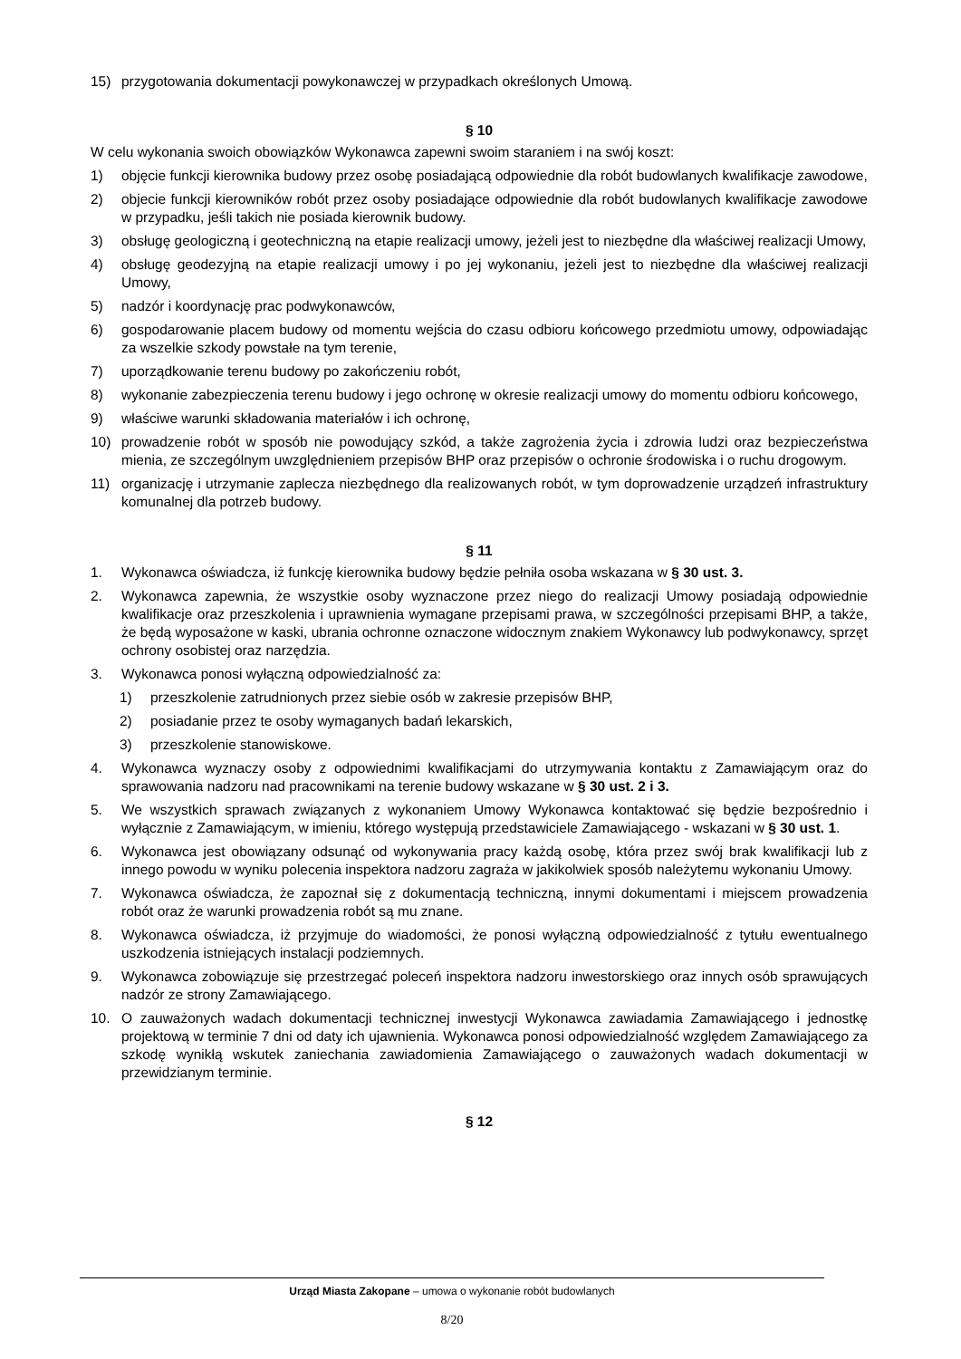15) przygotowania dokumentacji powykonawczej w przypadkach określonych Umową.
§ 10
W celu wykonania swoich obowiązków Wykonawca zapewni swoim staraniem i na swój koszt:
1) objęcie funkcji kierownika budowy przez osobę posiadającą odpowiednie dla robót budowlanych kwalifikacje zawodowe,
2) objecie funkcji kierowników robót przez osoby posiadające odpowiednie dla robót budowlanych kwalifikacje zawodowe w przypadku, jeśli takich nie posiada kierownik budowy.
3) obsługę geologiczną i geotechniczną na etapie realizacji umowy, jeżeli jest to niezbędne dla właściwej realizacji Umowy,
4) obsługę geodezyjną na etapie realizacji umowy i po jej wykonaniu, jeżeli jest to niezbędne dla właściwej realizacji Umowy,
5) nadzór i koordynację prac podwykonawców,
6) gospodarowanie placem budowy od momentu wejścia do czasu odbioru końcowego przedmiotu umowy, odpowiadając za wszelkie szkody powstałe na tym terenie,
7) uporządkowanie terenu budowy po zakończeniu robót,
8) wykonanie zabezpieczenia terenu budowy i jego ochronę w okresie realizacji umowy do momentu odbioru końcowego,
9) właściwe warunki składowania materiałów i ich ochronę,
10) prowadzenie robót w sposób nie powodujący szkód, a także zagrożenia życia i zdrowia ludzi oraz bezpieczeństwa mienia, ze szczególnym uwzględnieniem przepisów BHP oraz przepisów o ochronie środowiska i o ruchu drogowym.
11) organizację i utrzymanie zaplecza niezbędnego dla realizowanych robót, w tym doprowadzenie urządzeń infrastruktury komunalnej dla potrzeb budowy.
§ 11
1. Wykonawca oświadcza, iż funkcję kierownika budowy będzie pełniła osoba wskazana w § 30 ust. 3.
2. Wykonawca zapewnia, że wszystkie osoby wyznaczone przez niego do realizacji Umowy posiadają odpowiednie kwalifikacje oraz przeszkolenia i uprawnienia wymagane przepisami prawa, w szczególności przepisami BHP, a także, że będą wyposażone w kaski, ubrania ochronne oznaczone widocznym znakiem Wykonawcy lub podwykonawcy, sprzęt ochrony osobistej oraz narzędzia.
3. Wykonawca ponosi wyłączną odpowiedzialność za:
1) przeszkolenie zatrudnionych przez siebie osób w zakresie przepisów BHP,
2) posiadanie przez te osoby wymaganych badań lekarskich,
3) przeszkolenie stanowiskowe.
4. Wykonawca wyznaczy osoby z odpowiednimi kwalifikacjami do utrzymywania kontaktu z Zamawiającym oraz do sprawowania nadzoru nad pracownikami na terenie budowy wskazane w § 30 ust. 2 i 3.
5. We wszystkich sprawach związanych z wykonaniem Umowy Wykonawca kontaktować się będzie bezpośrednio i wyłącznie z Zamawiającym, w imieniu, którego występują przedstawiciele Zamawiającego - wskazani w § 30 ust. 1.
6. Wykonawca jest obowiązany odsunąć od wykonywania pracy każdą osobę, która przez swój brak kwalifikacji lub z innego powodu w wyniku polecenia inspektora nadzoru zagraża w jakikolwiek sposób należytemu wykonaniu Umowy.
7. Wykonawca oświadcza, że zapoznał się z dokumentacją techniczną, innymi dokumentami i miejscem prowadzenia robót oraz że warunki prowadzenia robót są mu znane.
8. Wykonawca oświadcza, iż przyjmuje do wiadomości, że ponosi wyłączną odpowiedzialność z tytułu ewentualnego uszkodzenia istniejących instalacji podziemnych.
9. Wykonawca zobowiązuje się przestrzegać poleceń inspektora nadzoru inwestorskiego oraz innych osób sprawujących nadzór ze strony Zamawiającego.
10. O zauważonych wadach dokumentacji technicznej inwestycji Wykonawca zawiadamia Zamawiającego i jednostkę projektową w terminie 7 dni od daty ich ujawnienia. Wykonawca ponosi odpowiedzialność względem Zamawiającego za szkodę wynikłą wskutek zaniechania zawiadomienia Zamawiającego o zauważonych wadach dokumentacji w przewidzianym terminie.
§ 12
Urząd Miasta Zakopane – umowa o wykonanie robót budowlanych
8/20